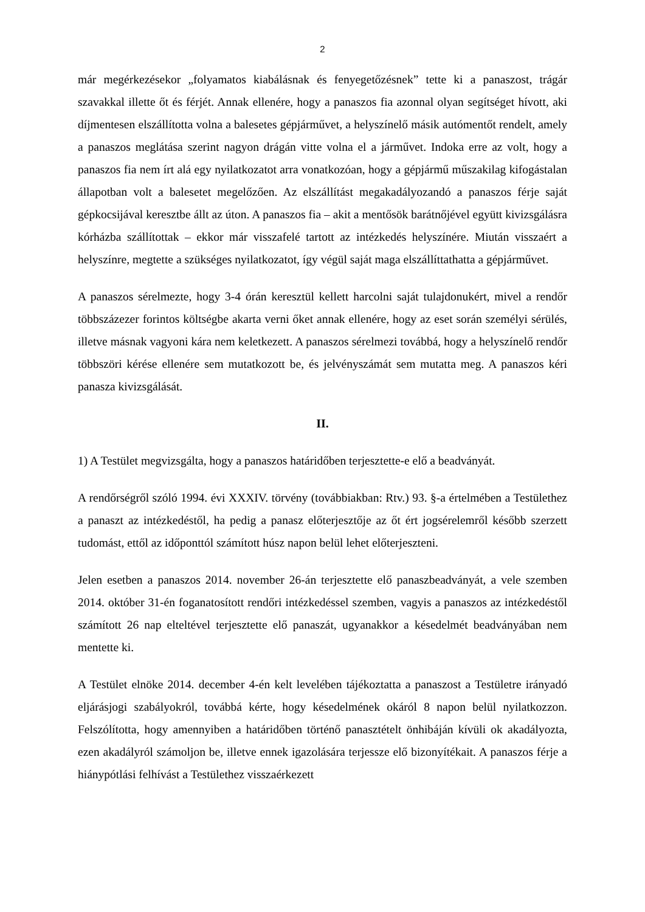2
már megérkezésekor „folyamatos kiabálásnak és fenyegetőzésnek” tette ki a panaszost, trágár szavakkal illette őt és férjét. Annak ellenére, hogy a panaszos fia azonnal olyan segítséget hívott, aki díjmentesen elszállította volna a balesetes gépjárművet, a helyszínelő másik autómentőt rendelt, amely a panaszos meglátása szerint nagyon drágán vitte volna el a járművet. Indoka erre az volt, hogy a panaszos fia nem írt alá egy nyilatkozatot arra vonatkozóan, hogy a gépjármű műszakilag kifogástalan állapotban volt a balesetet megelőzően. Az elszállítást megakadályozandó a panaszos férje saját gépkocsijával keresztbe állt az úton. A panaszos fia – akit a mentősök barátnőjével együtt kivizsgálásra kórházba szállítottak – ekkor már visszafelé tartott az intézkedés helyszínére. Miután visszaért a helyszínre, megtette a szükséges nyilatkozatot, így végül saját maga elszállíttathatta a gépjárművet.
A panaszos sérelmezte, hogy 3-4 órán keresztül kellett harcolni saját tulajdonukért, mivel a rendőr többszázezer forintos költségbe akarta verni őket annak ellenére, hogy az eset során személyi sérülés, illetve másnak vagyoni kára nem keletkezett. A panaszos sérelmezi továbbá, hogy a helyszínelő rendőr többszöri kérése ellenére sem mutatkozott be, és jelvényszámát sem mutatta meg. A panaszos kéri panasza kivizsgálását.
II.
1) A Testület megvizsgálta, hogy a panaszos határidőben terjesztette-e elő a beadványát.
A rendőrségről szóló 1994. évi XXXIV. törvény (továbbiakban: Rtv.) 93. §-a értelmében a Testülethez a panaszt az intézkedéstől, ha pedig a panasz előterjesztője az őt ért jogsérelemről később szerzett tudomást, ettől az időponttól számított húsz napon belül lehet előterjeszteni.
Jelen esetben a panaszos 2014. november 26-án terjesztette elő panaszbeadványát, a vele szemben 2014. október 31-én foganatosított rendőri intézkedéssel szemben, vagyis a panaszos az intézkedéstől számított 26 nap elteltével terjesztette elő panaszát, ugyanakkor a késedelmét beadványában nem mentette ki.
A Testület elnöke 2014. december 4-én kelt levelében tájékoztatta a panaszost a Testületre irányadó eljárásjogi szabályokról, továbbá kérte, hogy késedelmének okáról 8 napon belül nyilatkozzon. Felszólította, hogy amennyiben a határidőben történő panasztételt önhibáján kívüli ok akadályozta, ezen akadályról számoljon be, illetve ennek igazolására terjessze elő bizonyítékait. A panaszos férje a hiánypótlási felhívást a Testülethez visszaérkezett